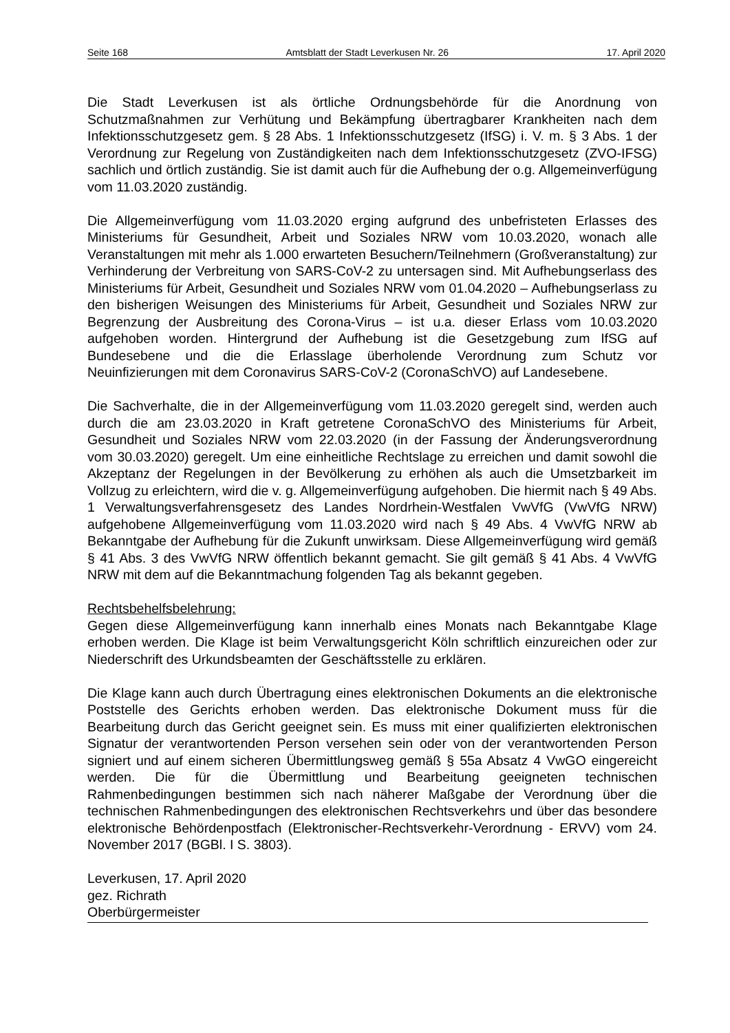Seite 168 Amtsblatt der Stadt Leverkusen Nr. 26 17. April 2020
Die Stadt Leverkusen ist als örtliche Ordnungsbehörde für die Anordnung von Schutzmaßnahmen zur Verhütung und Bekämpfung übertragbarer Krankheiten nach dem Infektionsschutzgesetz gem. § 28 Abs. 1 Infektionsschutzgesetz (IfSG) i. V. m. § 3 Abs. 1 der Verordnung zur Regelung von Zuständigkeiten nach dem Infektionsschutzgesetz (ZVO-IFSG) sachlich und örtlich zuständig. Sie ist damit auch für die Aufhebung der o.g. Allgemeinverfügung vom 11.03.2020 zuständig.
Die Allgemeinverfügung vom 11.03.2020 erging aufgrund des unbefristeten Erlasses des Ministeriums für Gesundheit, Arbeit und Soziales NRW vom 10.03.2020, wonach alle Veranstaltungen mit mehr als 1.000 erwarteten Besuchern/Teilnehmern (Großveranstaltung) zur Verhinderung der Verbreitung von SARS-CoV-2 zu untersagen sind. Mit Aufhebungserlass des Ministeriums für Arbeit, Gesundheit und Soziales NRW vom 01.04.2020 – Aufhebungserlass zu den bisherigen Weisungen des Ministeriums für Arbeit, Gesundheit und Soziales NRW zur Begrenzung der Ausbreitung des Corona-Virus – ist u.a. dieser Erlass vom 10.03.2020 aufgehoben worden. Hintergrund der Aufhebung ist die Gesetzgebung zum IfSG auf Bundesebene und die die Erlasslage überholende Verordnung zum Schutz vor Neuinfizierungen mit dem Coronavirus SARS-CoV-2 (CoronaSchVO) auf Landesebene.
Die Sachverhalte, die in der Allgemeinverfügung vom 11.03.2020 geregelt sind, werden auch durch die am 23.03.2020 in Kraft getretene CoronaSchVO des Ministeriums für Arbeit, Gesundheit und Soziales NRW vom 22.03.2020 (in der Fassung der Änderungsverordnung vom 30.03.2020) geregelt. Um eine einheitliche Rechtslage zu erreichen und damit sowohl die Akzeptanz der Regelungen in der Bevölkerung zu erhöhen als auch die Umsetzbarkeit im Vollzug zu erleichtern, wird die v. g. Allgemeinverfügung aufgehoben. Die hiermit nach § 49 Abs. 1 Verwaltungsverfahrensgesetz des Landes Nordrhein-Westfalen VwVfG (VwVfG NRW) aufgehobene Allgemeinverfügung vom 11.03.2020 wird nach § 49 Abs. 4 VwVfG NRW ab Bekanntgabe der Aufhebung für die Zukunft unwirksam. Diese Allgemeinverfügung wird gemäß § 41 Abs. 3 des VwVfG NRW öffentlich bekannt gemacht. Sie gilt gemäß § 41 Abs. 4 VwVfG NRW mit dem auf die Bekanntmachung folgenden Tag als bekannt gegeben.
Rechtsbehelfsbelehrung:
Gegen diese Allgemeinverfügung kann innerhalb eines Monats nach Bekanntgabe Klage erhoben werden. Die Klage ist beim Verwaltungsgericht Köln schriftlich einzureichen oder zur Niederschrift des Urkundsbeamten der Geschäftsstelle zu erklären.
Die Klage kann auch durch Übertragung eines elektronischen Dokuments an die elektronische Poststelle des Gerichts erhoben werden. Das elektronische Dokument muss für die Bearbeitung durch das Gericht geeignet sein. Es muss mit einer qualifizierten elektronischen Signatur der verantwortenden Person versehen sein oder von der verantwortenden Person signiert und auf einem sicheren Übermittlungsweg gemäß § 55a Absatz 4 VwGO eingereicht werden. Die für die Übermittlung und Bearbeitung geeigneten technischen Rahmenbedingungen bestimmen sich nach näherer Maßgabe der Verordnung über die technischen Rahmenbedingungen des elektronischen Rechtsverkehrs und über das besondere elektronische Behördenpostfach (Elektronischer-Rechtsverkehr-Verordnung - ERVV) vom 24. November 2017 (BGBl. I S. 3803).
Leverkusen, 17. April 2020
gez. Richrath
Oberbürgermeister